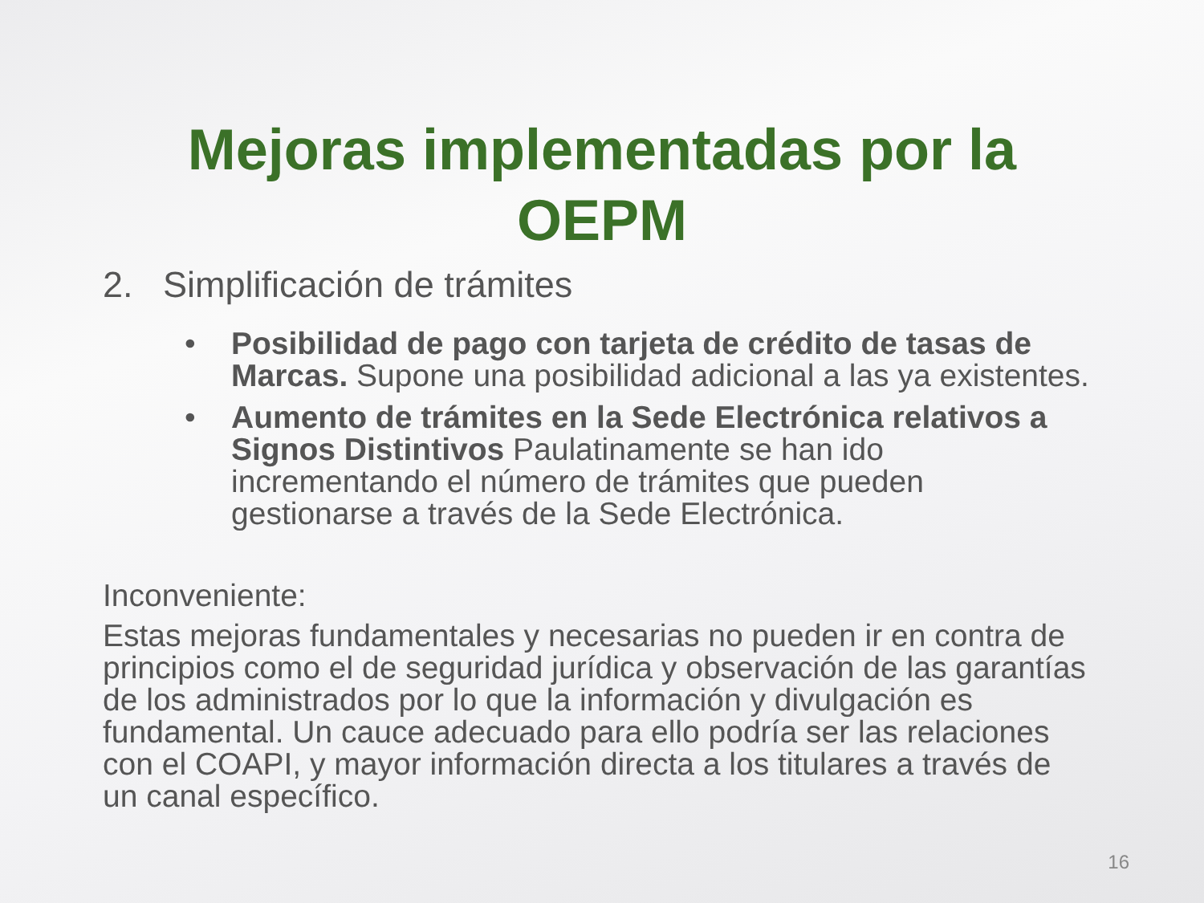Mejoras implementadas por la
OEPM
2. Simplificación de trámites
• Posibilidad de pago con tarjeta de crédito de tasas de Marcas. Supone una posibilidad adicional a las ya existentes.
• Aumento de trámites en la Sede Electrónica relativos a Signos Distintivos Paulatinamente se han ido incrementando el número de trámites que pueden gestionarse a través de la Sede Electrónica.
Inconveniente:
Estas mejoras fundamentales y necesarias no pueden ir en contra de principios como el de seguridad jurídica y observación de las garantías de los administrados por lo que la información y divulgación es fundamental. Un cauce adecuado para ello podría ser las relaciones con el COAPI, y mayor información directa a los titulares a través de un canal específico.
16